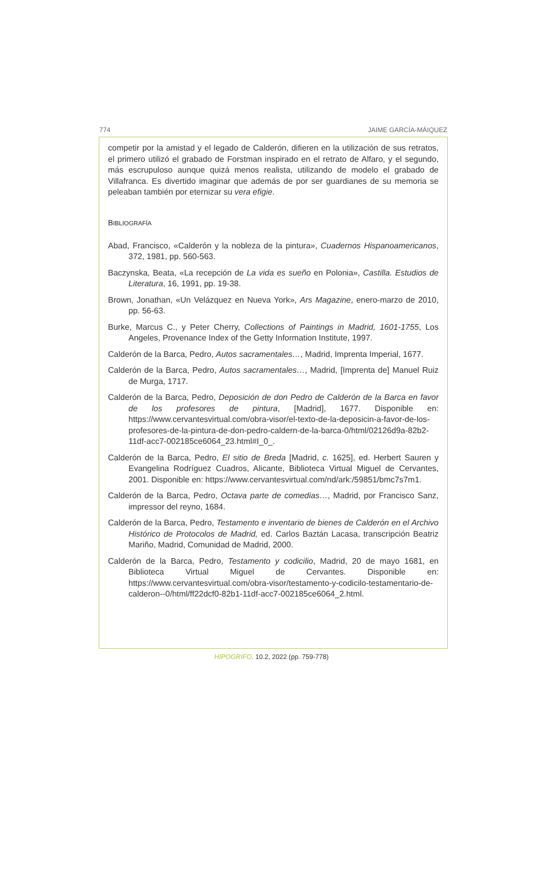774 JAIME GARCÍA-MÁIQUEZ
competir por la amistad y el legado de Calderón, difieren en la utilización de sus retratos, el primero utilizó el grabado de Forstman inspirado en el retrato de Alfaro, y el segundo, más escrupuloso aunque quizá menos realista, utilizando de modelo el grabado de Villafranca. Es divertido imaginar que además de por ser guardianes de su memoria se peleaban también por eternizar su vera efigie.
BIBLIOGRAFÍA
Abad, Francisco, «Calderón y la nobleza de la pintura», Cuadernos Hispanoamericanos, 372, 1981, pp. 560-563.
Baczynska, Beata, «La recepción de La vida es sueño en Polonia», Castilla. Estudios de Literatura, 16, 1991, pp. 19-38.
Brown, Jonathan, «Un Velázquez en Nueva York», Ars Magazine, enero-marzo de 2010, pp. 56-63.
Burke, Marcus C., y Peter Cherry, Collections of Paintings in Madrid, 1601-1755, Los Angeles, Provenance Index of the Getty Information Institute, 1997.
Calderón de la Barca, Pedro, Autos sacramentales…, Madrid, Imprenta Imperial, 1677.
Calderón de la Barca, Pedro, Autos sacramentales…, Madrid, [Imprenta de] Manuel Ruiz de Murga, 1717.
Calderón de la Barca, Pedro, Deposición de don Pedro de Calderón de la Barca en favor de los profesores de pintura, [Madrid], 1677. Disponible en: https://www.cervantesvirtual.com/obra-visor/el-texto-de-la-deposicin-a-favor-de-los-profesores-de-la-pintura-de-don-pedro-caldern-de-la-barca-0/html/02126d9a-82b2-11df-acc7-002185ce6064_23.html#I_0_.
Calderón de la Barca, Pedro, El sitio de Breda [Madrid, c. 1625], ed. Herbert Sauren y Evangelina Rodríguez Cuadros, Alicante, Biblioteca Virtual Miguel de Cervantes, 2001. Disponible en: https://www.cervantesvirtual.com/nd/ark:/59851/bmc7s7m1.
Calderón de la Barca, Pedro, Octava parte de comedias…, Madrid, por Francisco Sanz, impressor del reyno, 1684.
Calderón de la Barca, Pedro, Testamento e inventario de bienes de Calderón en el Archivo Histórico de Protocolos de Madrid, ed. Carlos Baztán Lacasa, transcripción Beatriz Mariño, Madrid, Comunidad de Madrid, 2000.
Calderón de la Barca, Pedro, Testamento y codicilio, Madrid, 20 de mayo 1681, en Biblioteca Virtual Miguel de Cervantes. Disponible en: https://www.cervantesvirtual.com/obra-visor/testamento-y-codicilo-testamentario-de-calderon--0/html/ff22dcf0-82b1-11df-acc7-002185ce6064_2.html.
HIPOGRIFO, 10.2, 2022 (pp. 759-778)